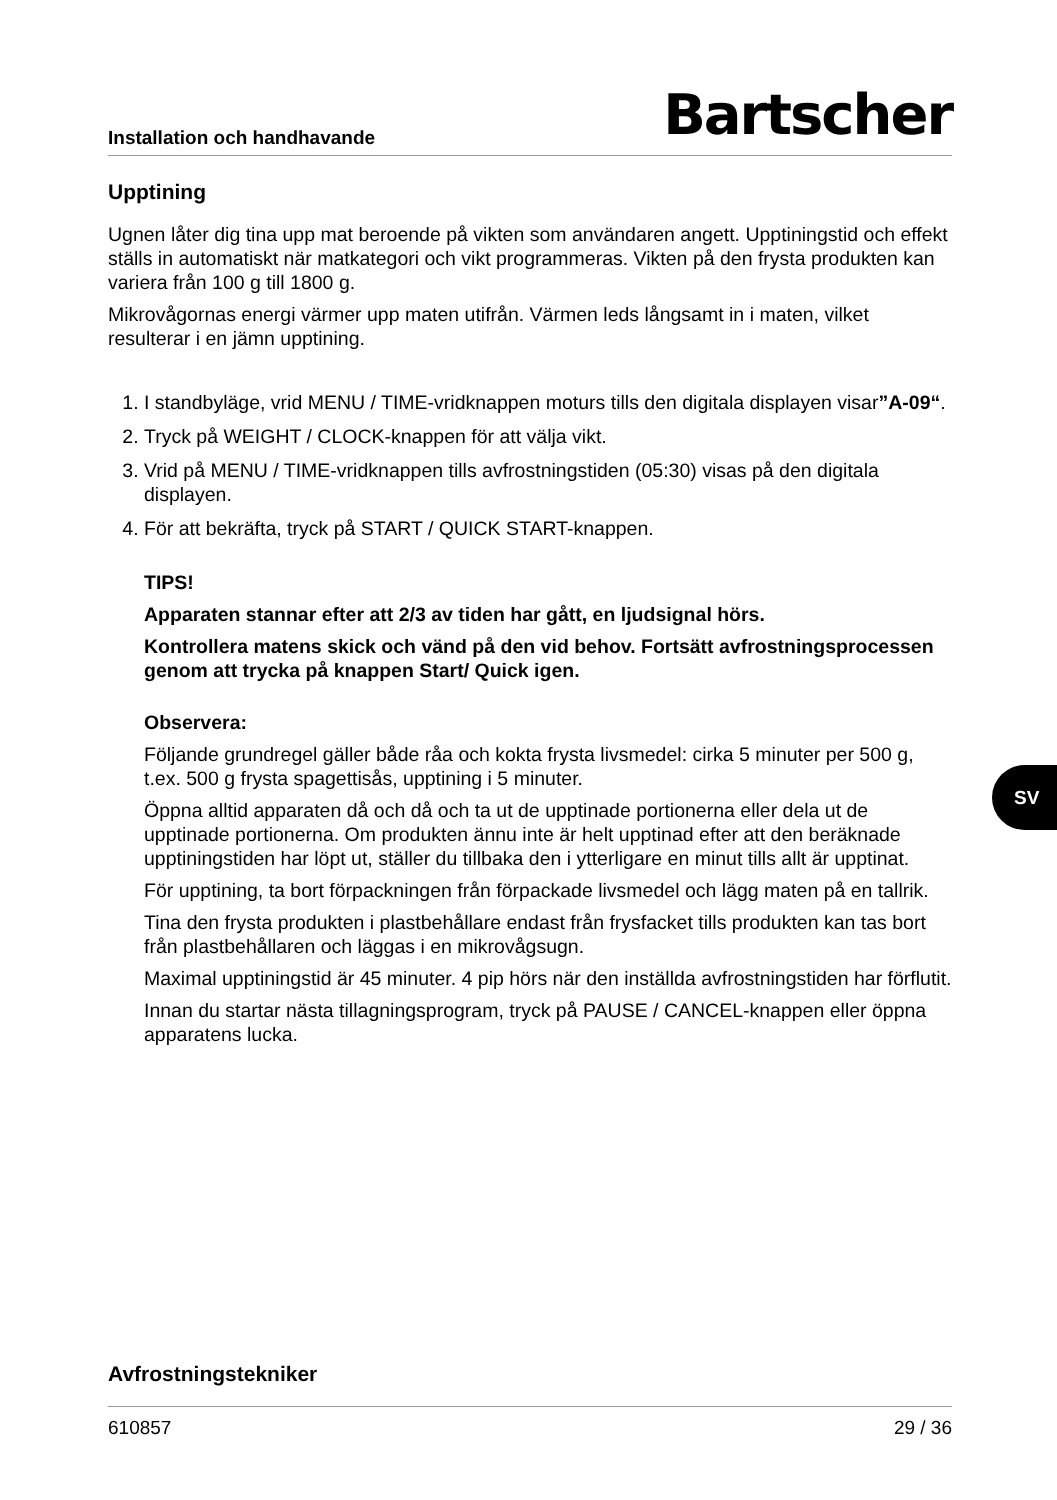Installation och handhavande
Bartscher
Upptining
Ugnen låter dig tina upp mat beroende på vikten som användaren angett. Upptiningstid och effekt ställs in automatiskt när matkategori och vikt programmeras. Vikten på den frysta produkten kan variera från 100 g till 1800 g.
Mikrovågornas energi värmer upp maten utifrån. Värmen leds långsamt in i maten, vilket resulterar i en jämn upptining.
1. I standbyläge, vrid MENU / TIME-vridknappen moturs tills den digitala displayen visar”A-09“.
2. Tryck på WEIGHT / CLOCK-knappen för att välja vikt.
3. Vrid på MENU / TIME-vridknappen tills avfrostningstiden (05:30) visas på den digitala displayen.
4. För att bekräfta, tryck på START / QUICK START-knappen.
TIPS!
Apparaten stannar efter att 2/3 av tiden har gått, en ljudsignal hörs.
Kontrollera matens skick och vänd på den vid behov. Fortsätt avfrostningsprocessen genom att trycka på knappen Start/ Quick igen.
Observera:
Följande grundregel gäller både råa och kokta frysta livsmedel: cirka 5 minuter per 500 g, t.ex. 500 g frysta spagettisås, upptining i 5 minuter.
Öppna alltid apparaten då och då och ta ut de upptinade portionerna eller dela ut de upptinade portionerna. Om produkten ännu inte är helt upptinad efter att den beräknade upptiningstiden har löpt ut, ställer du tillbaka den i ytterligare en minut tills allt är upptinat.
För upptining, ta bort förpackningen från förpackade livsmedel och lägg maten på en tallrik.
Tina den frysta produkten i plastbehållare endast från frysfacket tills produkten kan tas bort från plastbehållaren och läggas i en mikrovågsugn.
Maximal upptiningstid är 45 minuter. 4 pip hörs när den inställda avfrostningstiden har förflutit.
Innan du startar nästa tillagningsprogram, tryck på PAUSE / CANCEL-knappen eller öppna apparatens lucka.
Avfrostningstekniker
610857 29 / 36
SV